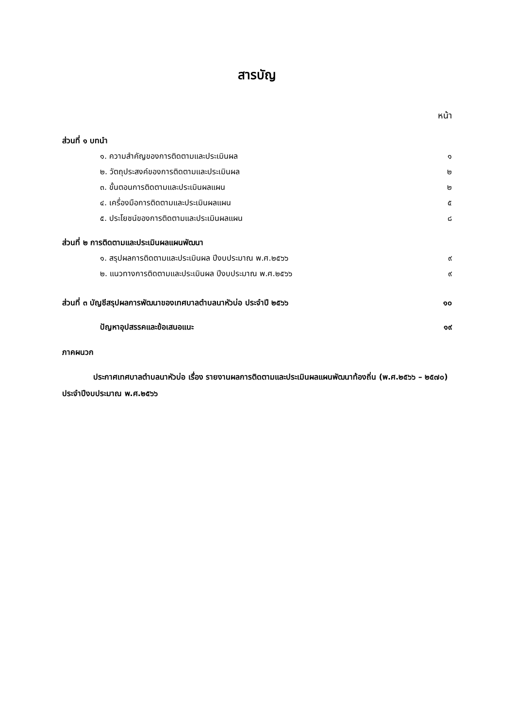สารบัญ
หน้า
ส่วนที่ ๑ บทนำ
๑. ความสำคัญของการติดตามและประเมินผล ๑
๒. วัตถุประสงค์ของการติดตามและประเมินผล ๒
๓. ขั้นตอนการติดตามและประเมินผลแผน ๒
๔. เครื่องมือการติดตามและประเมินผลแผน ๕
๕. ประโยชน์ของการติดตามและประเมินผลแผน ๘
ส่วนที่ ๒ การติดตามและประเมินผลแผนพัฒนา
๑. สรุปผลการติดตามและประเมินผล ปีงบประมาณ พ.ศ.๒๕๖๖ ๙
๒. แนวทางการติดตามและประเมินผล ปีงบประมาณ พ.ศ.๒๕๖๖ ๙
ส่วนที่ ๓ บัญชีสรุปผลการพัฒนาของเทศบาลตำบลนาหัวบ่อ ประจำปี ๒๕๖๖ ๑๐
ปัญหาอุปสรรคและข้อเสนอแนะ ๑๙
ภาคผนวก
ประกาศเทศบาลตำบลนาหัวบ่อ เรื่อง รายงานผลการติดตามและประเมินผลแผนพัฒนาท้องถิ่น (พ.ศ.๒๕๖๖ – ๒๕๗๐) ประจำปีงบประมาณ พ.ศ.๒๕๖๖